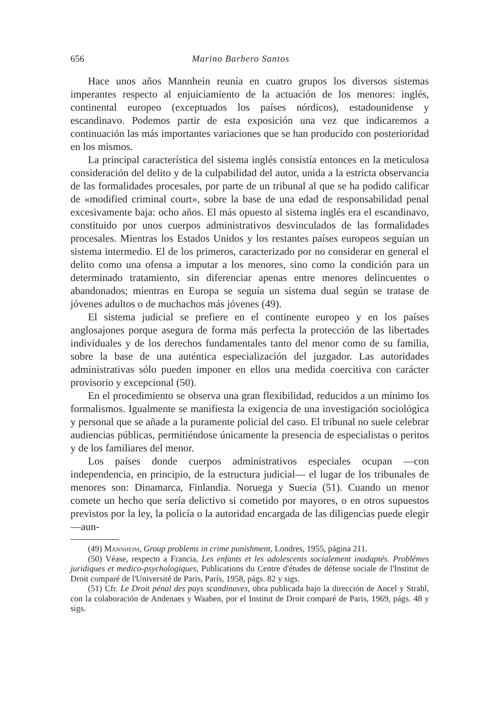656 Marino Barbero Santos
Hace unos años Mannhein reunía en cuatro grupos los diversos sistemas imperantes respecto al enjuiciamiento de la actuación de los menores: inglés, continental europeo (exceptuados los países nórdicos), estadounidense y escandinavo. Podemos partir de esta exposición una vez que indicaremos a continuación las más importantes variaciones que se han producido con posterioridad en los mismos.
La principal característica del sistema inglés consistía entonces en la meticulosa consideración del delito y de la culpabilidad del autor, unida a la estricta observancia de las formalidades procesales, por parte de un tribunal al que se ha podido calificar de «modified criminal court», sobre la base de una edad de responsabilidad penal excesivamente baja: ocho años. El más opuesto al sistema inglés era el escandinavo, constituido por unos cuerpos administrativos desvinculados de las formalidades procesales. Mientras los Estados Unidos y los restantes países europeos seguían un sistema intermedio. El de los primeros, caracterizado por no considerar en general el delito como una ofensa a imputar a los menores, sino como la condición para un determinado tratamiento, sin diferenciar apenas entre menores delincuentes o abandonados; mientras en Europa se seguía un sistema dual según se tratase de jóvenes adultos o de muchachos más jóvenes (49).
El sistema judicial se prefiere en el continente europeo y en los países anglosajones porque asegura de forma más perfecta la protección de las libertades individuales y de los derechos fundamentales tanto del menor como de su familia, sobre la base de una auténtica especialización del juzgador. Las autoridades administrativas sólo pueden imponer en ellos una medida coercitiva con carácter provisorio y excepcional (50).
En el procedimiento se observa una gran flexibilidad, reducidos a un mínimo los formalismos. Igualmente se manifiesta la exigencia de una investigación sociológica y personal que se añade a la puramente policial del caso. El tribunal no suele celebrar audiencias públicas, permitiéndose únicamente la presencia de especialistas o peritos y de los familiares del menor.
Los países donde cuerpos administrativos especiales ocupan —con independencia, en principio, de la estructura judicial— el lugar de los tribunales de menores son: Dinamarca, Finlandia. Noruega y Suecia (51). Cuando un menor comete un hecho que sería delictivo si cometido por mayores, o en otros supuestos previstos por la ley, la policía o la autoridad encargada de las diligencias puede elegir —aun-
(49) Mannheim, Group problems in crime punishment, Londres, 1955, página 211.
(50) Véase, respecto a Francia, Les enfants et les adolescents socialement inadaptés. Problémes juridiques et medico-psychologiques, Publications du Centre d'études de défense sociale de l'Institut de Droit comparé de l'Université de Paris, París, 1958, págs. 82 y sigs.
(51) Cfr. Le Droit pénal des pays scandinaves, obra publicada bajo la dirección de Ancel y Strahl, con la colaboración de Andenaes y Waaben, por el Institut de Droit comparé de Paris, 1969, págs. 48 y sigs.